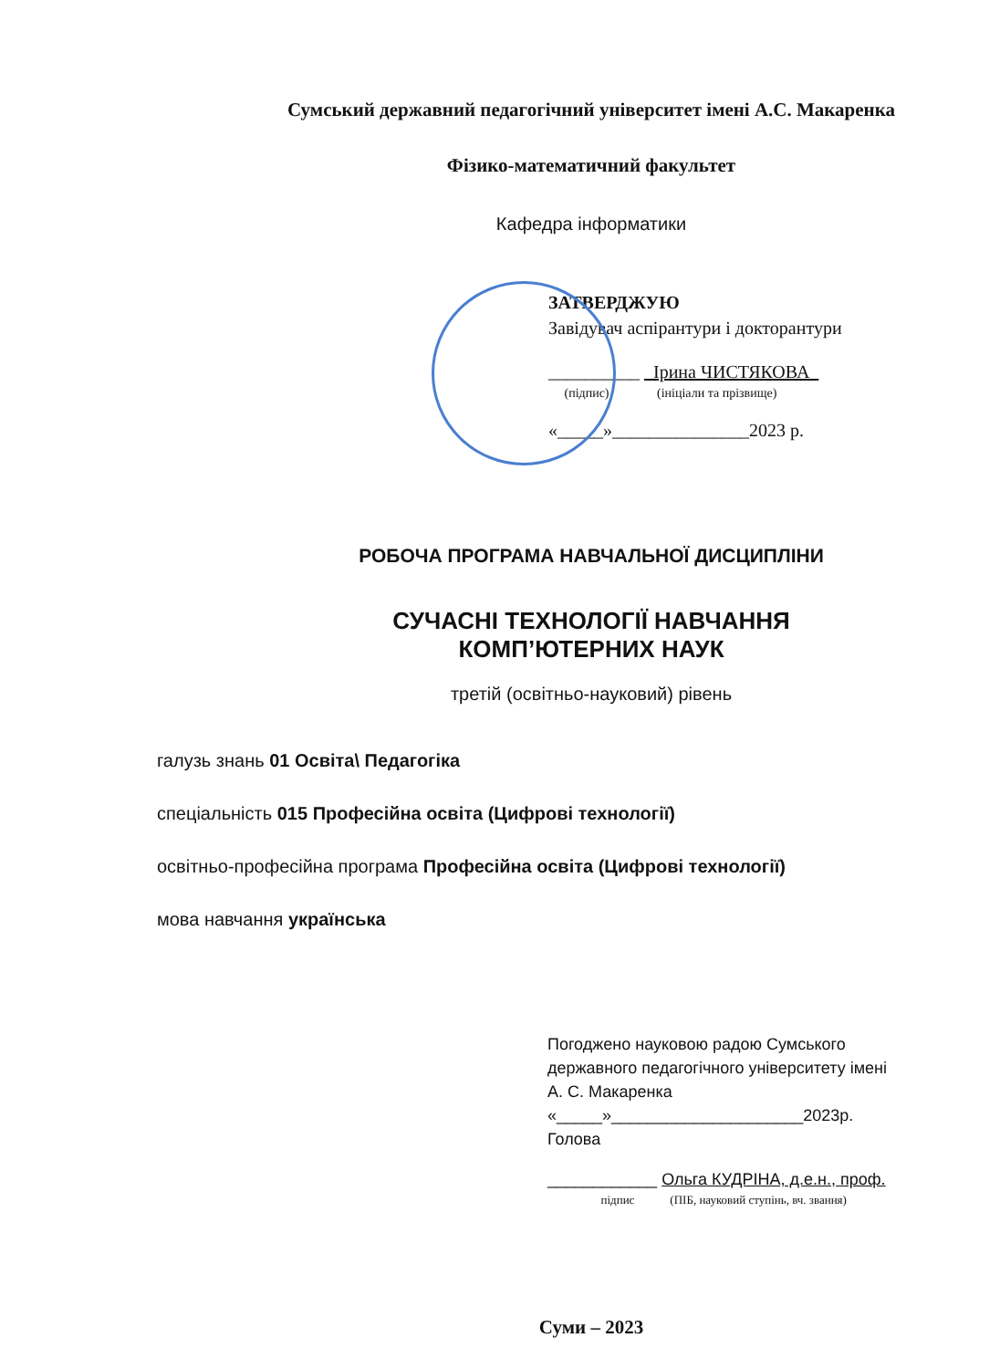Сумський державний педагогічний університет імені А.С. Макаренка
Фізико-математичний факультет
Кафедра інформатики
ЗАТВЕРДЖУЮ
Завідувач аспірантури і докторантури
__________ Ірина ЧИСТЯКОВА
(підпис) (ініціали та прізвище)
«_____»_______________2023 р.
РОБОЧА ПРОГРАМА НАВЧАЛЬНОЇ ДИСЦИПЛІНИ
СУЧАСНІ ТЕХНОЛОГІЇ НАВЧАННЯ
КОМП’ЮТЕРНИХ НАУК
третій (освітньо-науковий) рівень
галузь знань 01 Освіта\ Педагогіка
спеціальність 015 Професійна освіта (Цифрові технології)
освітньо-професійна програма Професійна освіта (Цифрові технології)
мова навчання українська
Погоджено науковою радою Сумського
державного педагогічного університету імені
А. С. Макаренка
«_____»_____________________2023р.
Голова
____________ Ольга КУДРІНА, д.е.н., проф.
підпис (ПІБ, науковий ступінь, вч. звання)
Суми – 2023